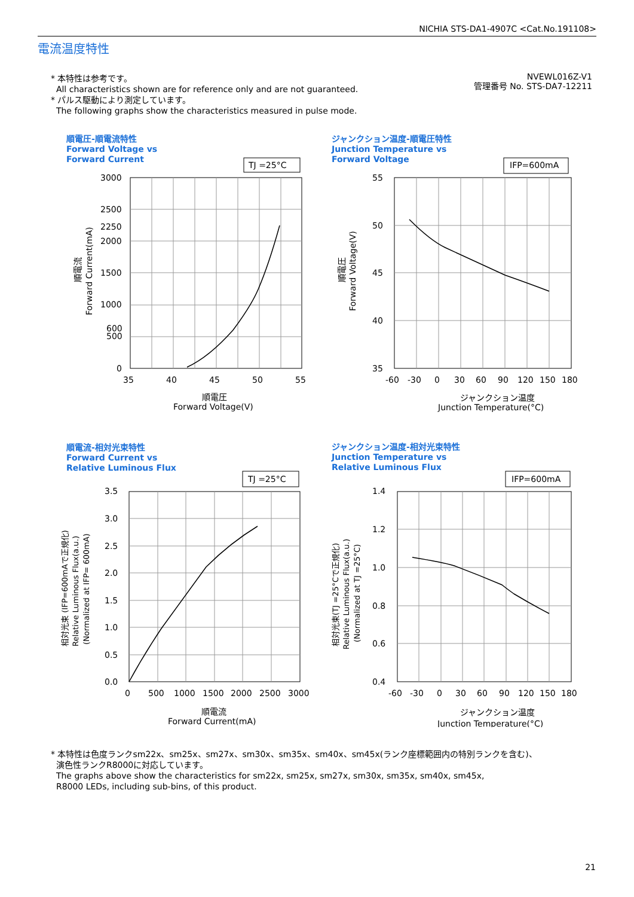NICHIA STS-DA1-4907C <Cat.No.191108>
電流温度特性
* 本特性は参考です。
All characteristics shown are for reference only and are not guaranteed.
* パルス駆動により測定しています。
The following graphs show the characteristics measured in pulse mode.
NVEWL016Z-V1
管理番号 No. STS-DA7-12211
順電圧-順電流特性
Forward Voltage vs
Forward Current
TJ =25°C
3000
2500
2250
2000
1500
1000
600
500
0
35
40
45
50
55
順電圧
Forward Voltage(V)
順電流
Forward Current(mA)
ジャンクション温度-順電圧特性
Junction Temperature vs
Forward Voltage
IFP=600mA
55
50
45
40
35
-60
-30
0
30
60
90
120
150
180
ジャンクション温度
Junction Temperature(°C)
順電圧
Forward Voltage(V)
順電流-相対光束特性
Forward Current vs
Relative Luminous Flux
TJ =25°C
3.5
3.0
2.5
2.0
1.5
1.0
0.5
0.0
0
500
1000
1500
2000
2500
3000
順電流
Forward Current(mA)
相対光束 (IFP=600mAで正規化)
Relative Luminous Flux(a.u.)
(Normalized at IFP= 600mA)
ジャンクション温度-相対光束特性
Junction Temperature vs
Relative Luminous Flux
IFP=600mA
1.4
1.2
1.0
0.8
0.6
0.4
-60
-30
0
30
60
90
120
150
180
ジャンクション温度
Junction Temperature(°C)
相対光束(TJ =25°Cで正規化)
Relative Luminous Flux(a.u.)
(Normalized at TJ =25°C)
* 本特性は色度ランクsm22x、sm25x、sm27x、sm30x、sm35x、sm40x、sm45x(ランク座標範囲内の特別ランクを含む)、
演色性ランクR8000に対応しています。
The graphs above show the characteristics for sm22x, sm25x, sm27x, sm30x, sm35x, sm40x, sm45x,
R8000 LEDs, including sub-bins, of this product.
21